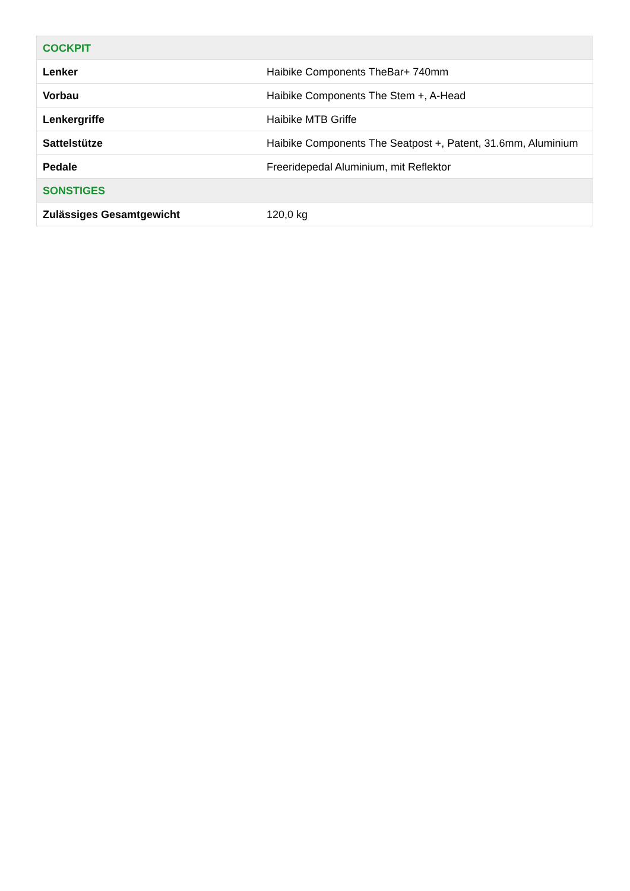| COCKPIT | |
| --- | --- |
| Lenker | Haibike Components TheBar+ 740mm |
| Vorbau | Haibike Components The Stem +, A-Head |
| Lenkergriffe | Haibike MTB Griffe |
| Sattelstütze | Haibike Components The Seatpost +, Patent, 31.6mm, Aluminium |
| Pedale | Freeridepedal Aluminium, mit Reflektor |
| SONSTIGES | |
| Zulässiges Gesamtgewicht | 120,0 kg |